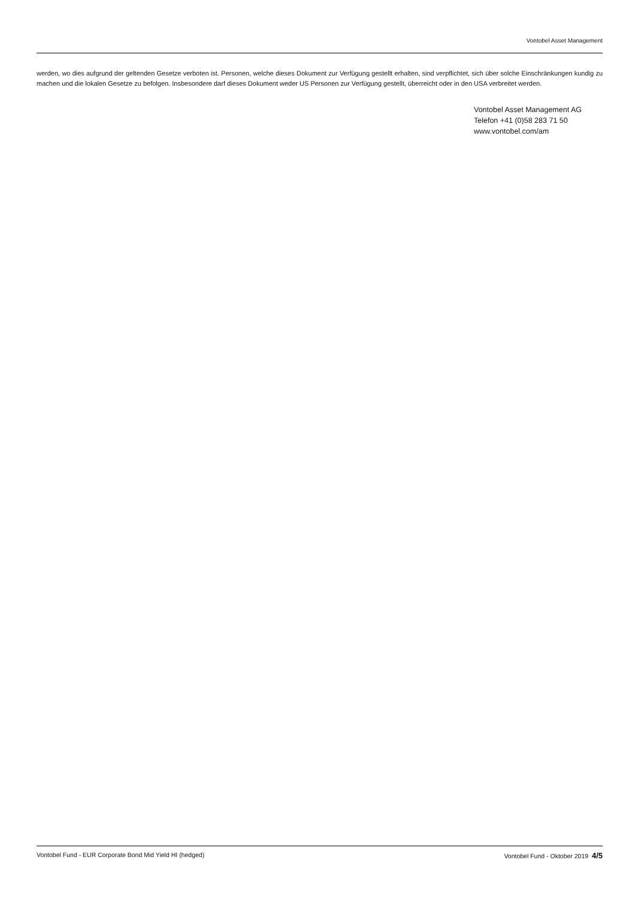Vontobel Asset Management
werden, wo dies aufgrund der geltenden Gesetze verboten ist. Personen, welche dieses Dokument zur Verfügung gestellt erhalten, sind verpflichtet, sich über solche Einschränkungen kundig zu machen und die lokalen Gesetze zu befolgen. Insbesondere darf dieses Dokument weder US Personen zur Verfügung gestellt, überreicht oder in den USA verbreitet werden.
Vontobel Asset Management AG
Telefon +41 (0)58 283 71 50
www.vontobel.com/am
Vontobel Fund - EUR Corporate Bond Mid Yield HI (hedged) Vontobel Fund - Oktober 2019 4/5